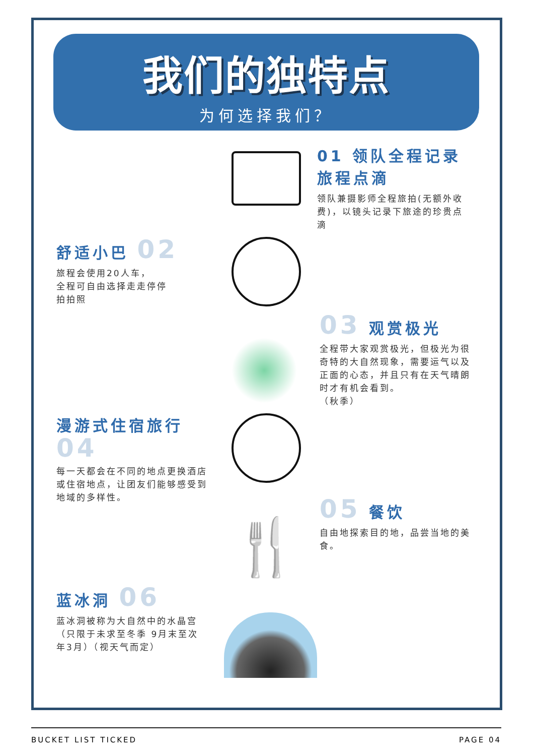我们的独特点
为何选择我们？
01 领队全程记录 旅程点滴
领队兼摄影师全程旅拍(无额外收费)，以镜头记录下旅途的珍贵点滴
舒适小巴 02
旅程会使用20人车，
全程可自由选择走走停停
拍拍照
03 观赏极光
全程带大家观赏极光，但极光为很奇特的大自然现象，需要运气以及正面的心态，并且只有在天气晴朗时才有机会看到。
（秋季）
漫游式住宿旅行 04
每一天都会在不同的地点更换酒店或住宿地点，让团友们能够感受到地域的多样性。
05 餐饮
自由地探索目的地，品尝当地的美食。
🍴
蓝冰洞 06
蓝冰洞被称为大自然中的水晶宫（只限于未求至冬季 9月末至次年3月）（视天气而定）
BUCKET LIST TICKED PAGE 04